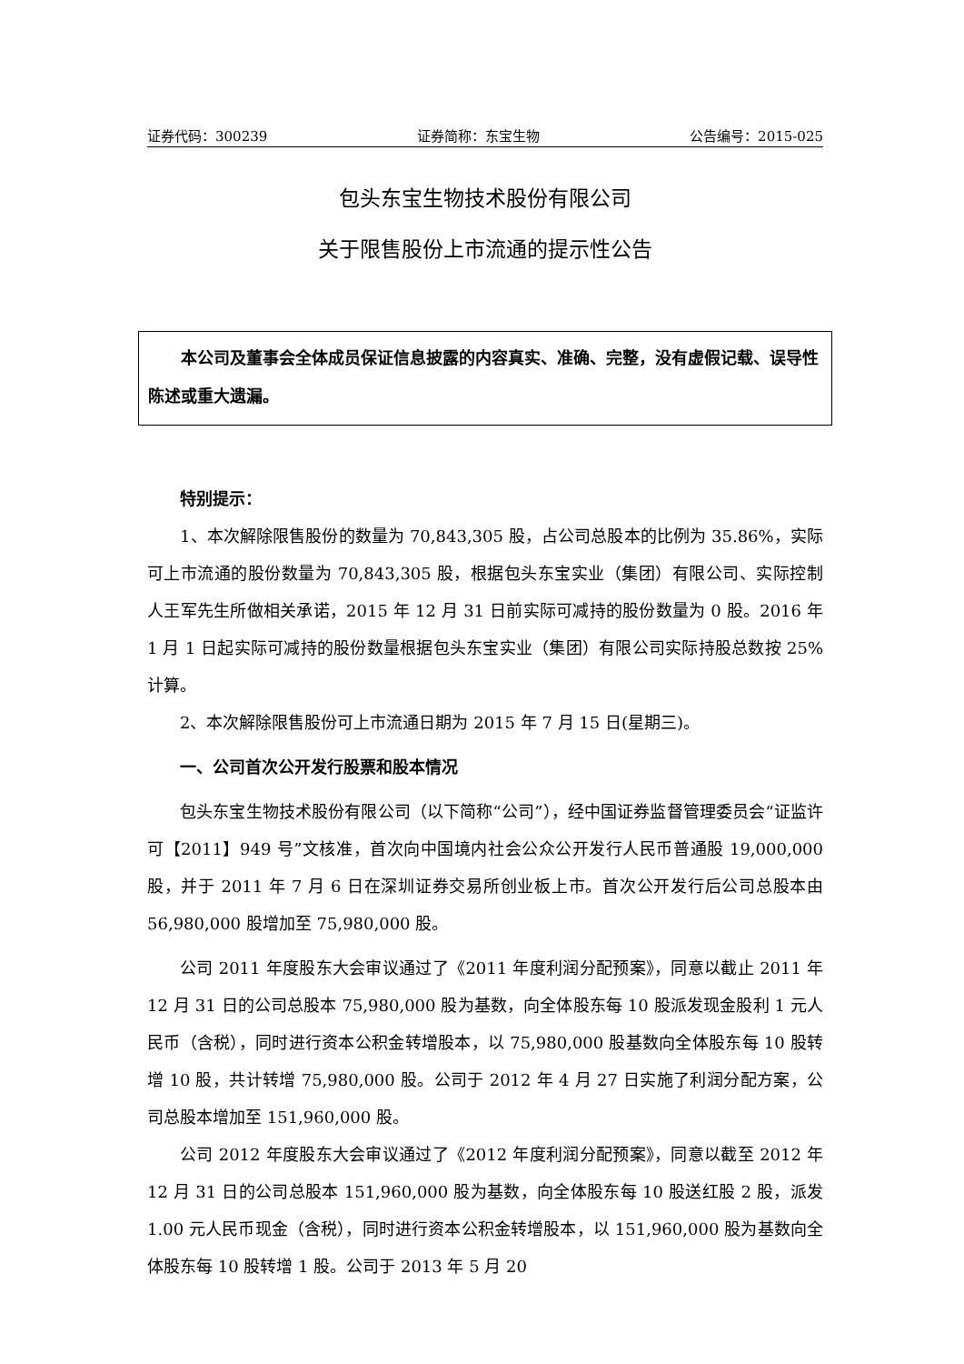证券代码：300239 证券简称：东宝生物 公告编号：2015-025
包头东宝生物技术股份有限公司
关于限售股份上市流通的提示性公告
本公司及董事会全体成员保证信息披露的内容真实、准确、完整，没有虚假记载、误导性陈述或重大遗漏。
特别提示：
1、本次解除限售股份的数量为 70,843,305 股，占公司总股本的比例为 35.86%，实际可上市流通的股份数量为 70,843,305 股，根据包头东宝实业（集团）有限公司、实际控制人王军先生所做相关承诺，2015 年 12 月 31 日前实际可减持的股份数量为 0 股。2016 年 1 月 1 日起实际可减持的股份数量根据包头东宝实业（集团）有限公司实际持股总数按 25%计算。
2、本次解除限售股份可上市流通日期为 2015 年 7 月 15 日(星期三)。
一、公司首次公开发行股票和股本情况
包头东宝生物技术股份有限公司（以下简称“公司”），经中国证券监督管理委员会“证监许可【2011】949 号”文核准，首次向中国境内社会公众公开发行人民币普通股 19,000,000 股，并于 2011 年 7 月 6 日在深圳证券交易所创业板上市。首次公开发行后公司总股本由 56,980,000 股增加至 75,980,000 股。
公司 2011 年度股东大会审议通过了《2011 年度利润分配预案》，同意以截止 2011 年 12 月 31 日的公司总股本 75,980,000 股为基数，向全体股东每 10 股派发现金股利 1 元人民币（含税），同时进行资本公积金转增股本，以 75,980,000 股基数向全体股东每 10 股转增 10 股，共计转增 75,980,000 股。公司于 2012 年 4 月 27 日实施了利润分配方案，公司总股本增加至 151,960,000 股。
公司 2012 年度股东大会审议通过了《2012 年度利润分配预案》，同意以截至 2012 年 12 月 31 日的公司总股本 151,960,000 股为基数，向全体股东每 10 股送红股 2 股，派发 1.00 元人民币现金（含税），同时进行资本公积金转增股本，以 151,960,000 股为基数向全体股东每 10 股转增 1 股。公司于 2013 年 5 月 20